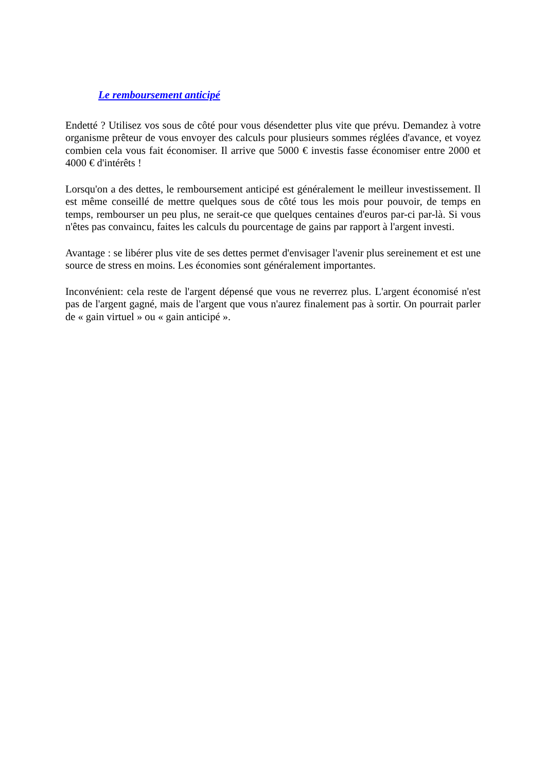Le remboursement anticipé
Endetté ? Utilisez vos sous de côté pour vous désendetter plus vite que prévu. Demandez à votre organisme prêteur de vous envoyer des calculs pour plusieurs sommes réglées d'avance, et voyez combien cela vous fait économiser. Il arrive que 5000 € investis fasse économiser entre 2000 et 4000 € d'intérêts !
Lorsqu'on a des dettes, le remboursement anticipé est généralement le meilleur investissement. Il est même conseillé de mettre quelques sous de côté tous les mois pour pouvoir, de temps en temps, rembourser un peu plus, ne serait-ce que quelques centaines d'euros par-ci par-là. Si vous n'êtes pas convaincu, faites les calculs du pourcentage de gains par rapport à l'argent investi.
Avantage : se libérer plus vite de ses dettes permet d'envisager l'avenir plus sereinement et est une source de stress en moins. Les économies sont généralement importantes.
Inconvénient: cela reste de l'argent dépensé que vous ne reverrez plus. L'argent économisé n'est pas de l'argent gagné, mais de l'argent que vous n'aurez finalement pas à sortir. On pourrait parler de « gain virtuel » ou « gain anticipé ».